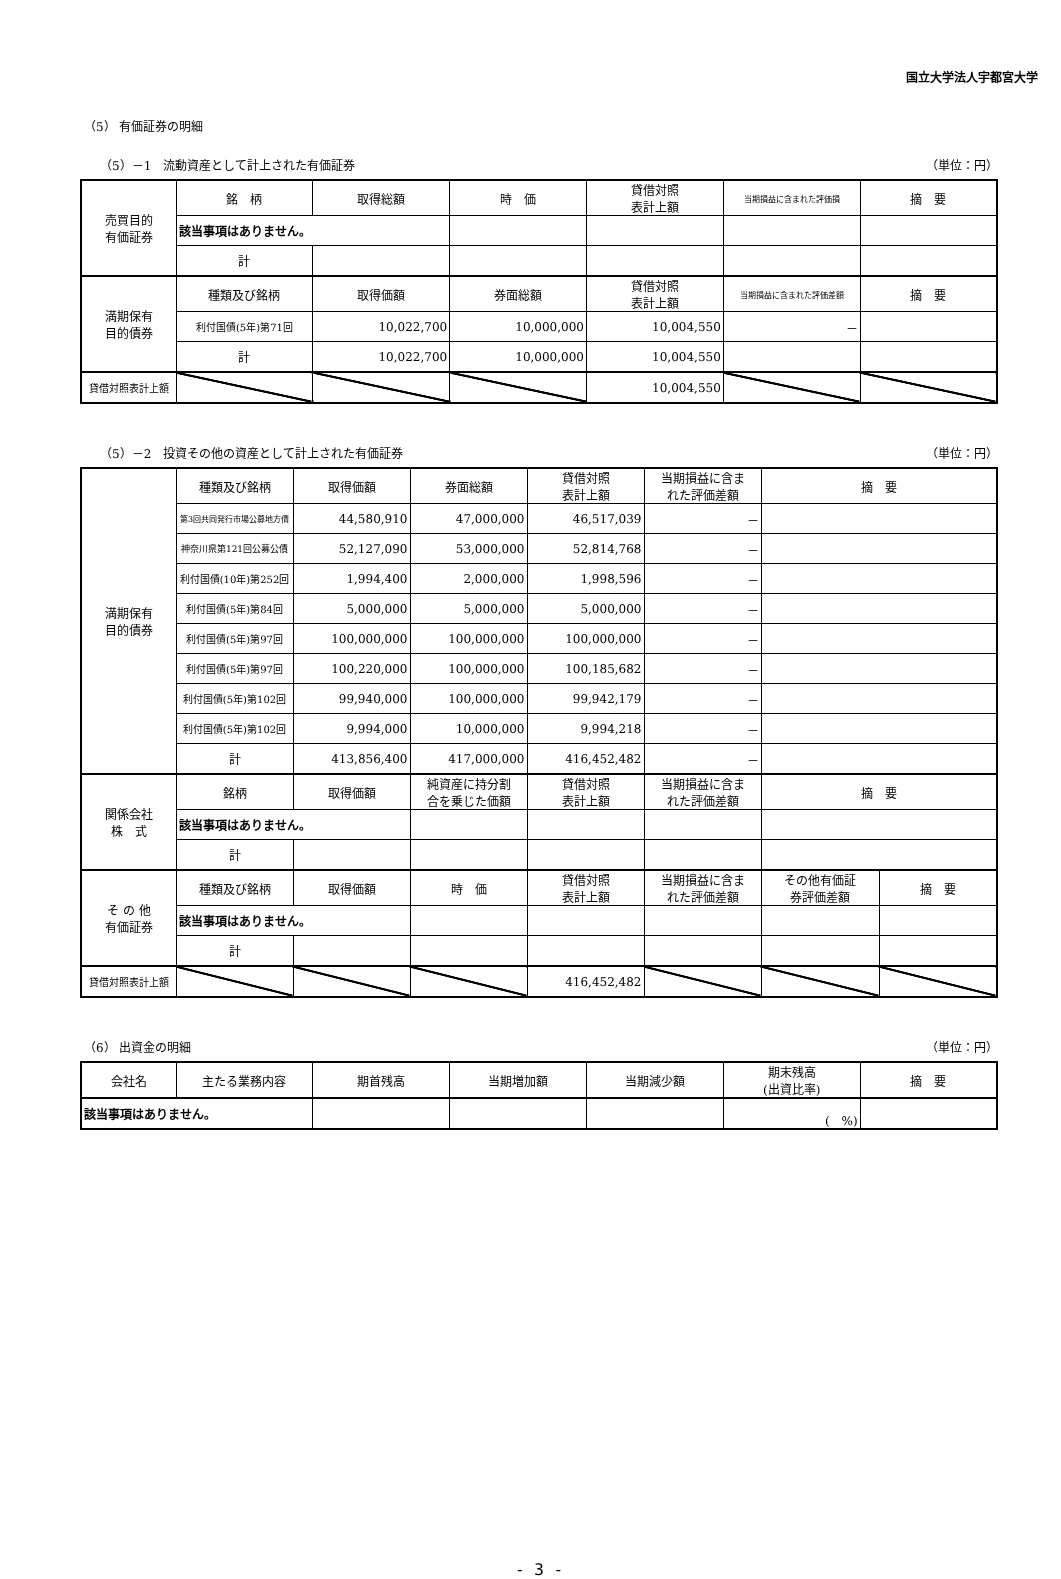国立大学法人宇都宮大学
（5） 有価証券の明細
（5）－1　流動資産として計上された有価証券 （単位：円）
| 売買目的 有価証券 | 銘 柄 | 取得総額 | 時 価 | 貸借対照 表計上額 | 当期損益に含まれた評価損 | 摘 要 |
| --- | --- | --- | --- | --- | --- | --- |
| | 該当事項はありません。 | | | | | |
| | 計 | | | | | |
| 満期保有 目的債券 | 種類及び銘柄 | 取得価額 | 券面総額 | 貸借対照 表計上額 | 当期損益に含まれた評価差額 | 摘 要 |
| | 利付国債(5年)第71回 | 10,022,700 | 10,000,000 | 10,004,550 | － | |
| | 計 | 10,022,700 | 10,000,000 | 10,004,550 | | |
| 貸借対照表計上額 | | | | 10,004,550 | | |
（5）－2　投資その他の資産として計上された有価証券 （単位：円）
| 満期保有 目的債券 | 種類及び銘柄 | 取得価額 | 券面総額 | 貸借対照 表計上額 | 当期損益に含ま れた評価差額 | 摘 要 | |
| --- | --- | --- | --- | --- | --- | --- | --- |
| | 第3回共同発行市場公募地方債 | 44,580,910 | 47,000,000 | 46,517,039 | － | | |
| | 神奈川県第121回公募公債 | 52,127,090 | 53,000,000 | 52,814,768 | － | | |
| | 利付国債(10年)第252回 | 1,994,400 | 2,000,000 | 1,998,596 | － | | |
| | 利付国債(5年)第84回 | 5,000,000 | 5,000,000 | 5,000,000 | － | | |
| | 利付国債(5年)第97回 | 100,000,000 | 100,000,000 | 100,000,000 | － | | |
| | 利付国債(5年)第97回 | 100,220,000 | 100,000,000 | 100,185,682 | － | | |
| | 利付国債(5年)第102回 | 99,940,000 | 100,000,000 | 99,942,179 | － | | |
| | 利付国債(5年)第102回 | 9,994,000 | 10,000,000 | 9,994,218 | － | | |
| | 計 | 413,856,400 | 417,000,000 | 416,452,482 | － | | |
| 関係会社 株 式 | 銘柄 | 取得価額 | 純資産に持分割 合を乗じた価額 | 貸借対照 表計上額 | 当期損益に含ま れた評価差額 | 摘 要 | |
| | 該当事項はありません。 | | | | | | |
| | 計 | | | | | | |
| そ の 他 有価証券 | 種類及び銘柄 | 取得価額 | 時 価 | 貸借対照 表計上額 | 当期損益に含ま れた評価差額 | その他有価証 券評価差額 | 摘 要 |
| | 該当事項はありません。 | | | | | | |
| | 計 | | | | | | |
| 貸借対照表計上額 | | | | 416,452,482 | | | |
（6） 出資金の明細 （単位：円）
| 会社名 | 主たる業務内容 | 期首残高 | 当期増加額 | 当期減少額 | 期末残高 (出資比率) | 摘 要 |
| --- | --- | --- | --- | --- | --- | --- |
| 該当事項はありません。 | | | | | ( %) | |
- 3 -